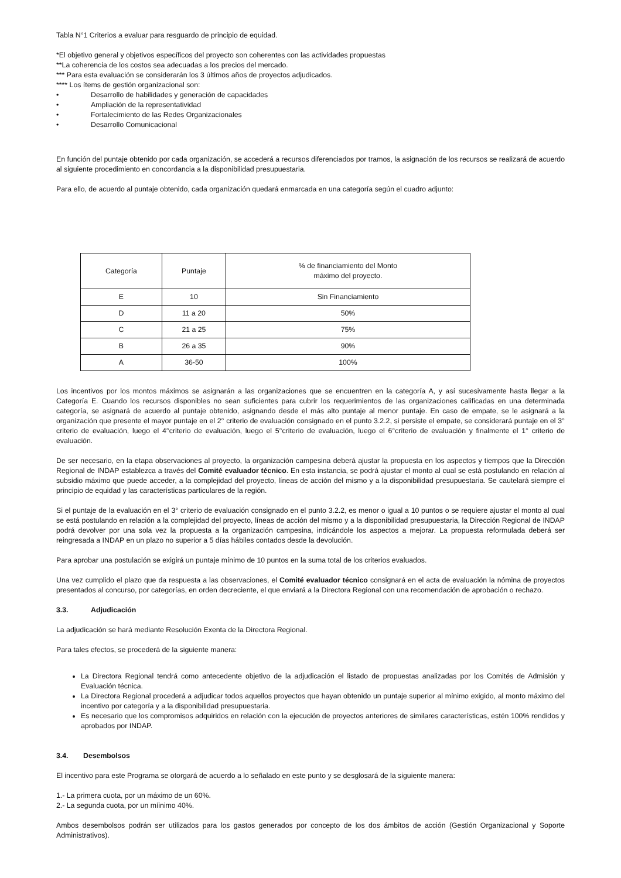Tabla N°1 Criterios a evaluar para resguardo de principio de equidad.
*El objetivo general y objetivos específicos del proyecto son coherentes con las actividades propuestas
**La coherencia de los costos sea adecuadas a los precios del mercado.
*** Para esta evaluación se considerarán los 3 últimos años de proyectos adjudicados.
**** Los ítems de gestión organizacional son:
• Desarrollo de habilidades y generación de capacidades
• Ampliación de la representatividad
• Fortalecimiento de las Redes Organizacionales
• Desarrollo Comunicacional
En función del puntaje obtenido por cada organización, se accederá a recursos diferenciados por tramos, la asignación de los recursos se realizará de acuerdo al siguiente procedimiento en concordancia a la disponibilidad presupuestaria.
Para ello, de acuerdo al puntaje obtenido, cada organización quedará enmarcada en una categoría según el cuadro adjunto:
| Categoría | Puntaje | % de financiamiento del Monto máximo del proyecto. |
| E | 10 | Sin Financiamiento |
| D | 11 a 20 | 50% |
| C | 21 a 25 | 75% |
| B | 26 a 35 | 90% |
| A | 36-50 | 100% |
Los incentivos por los montos máximos se asignarán a las organizaciones que se encuentren en la categoría A, y así sucesivamente hasta llegar a la Categoría E. Cuando los recursos disponibles no sean suficientes para cubrir los requerimientos de las organizaciones calificadas en una determinada categoría, se asignará de acuerdo al puntaje obtenido, asignando desde el más alto puntaje al menor puntaje. En caso de empate, se le asignará a la organización que presente el mayor puntaje en el 2° criterio de evaluación consignado en el punto 3.2.2, si persiste el empate, se considerará puntaje en el 3° criterio de evaluación, luego el 4°criterio de evaluación, luego el 5°criterio de evaluación, luego el 6°criterio de evaluación y finalmente el 1° criterio de evaluación.
De ser necesario, en la etapa observaciones al proyecto, la organización campesina deberá ajustar la propuesta en los aspectos y tiempos que la Dirección Regional de INDAP establezca a través del Comité evaluador técnico. En esta instancia, se podrá ajustar el monto al cual se está postulando en relación al subsidio máximo que puede acceder, a la complejidad del proyecto, líneas de acción del mismo y a la disponibilidad presupuestaria. Se cautelará siempre el principio de equidad y las características particulares de la región.
Si el puntaje de la evaluación en el 3° criterio de evaluación consignado en el punto 3.2.2, es menor o igual a 10 puntos o se requiere ajustar el monto al cual se está postulando en relación a la complejidad del proyecto, líneas de acción del mismo y a la disponibilidad presupuestaria, la Dirección Regional de INDAP podrá devolver por una sola vez la propuesta a la organización campesina, indicándole los aspectos a mejorar. La propuesta reformulada deberá ser reingresada a INDAP en un plazo no superior a 5 días hábiles contados desde la devolución.
Para aprobar una postulación se exigirá un puntaje mínimo de 10 puntos en la suma total de los criterios evaluados.
Una vez cumplido el plazo que da respuesta a las observaciones, el Comité evaluador técnico consignará en el acta de evaluación la nómina de proyectos presentados al concurso, por categorías, en orden decreciente, el que enviará a la Directora Regional con una recomendación de aprobación o rechazo.
3.3. Adjudicación
La adjudicación se hará mediante Resolución Exenta de la Directora Regional.
Para tales efectos, se procederá de la siguiente manera:
La Directora Regional tendrá como antecedente objetivo de la adjudicación el listado de propuestas analizadas por los Comités de Admisión y Evaluación técnica.
La Directora Regional procederá a adjudicar todos aquellos proyectos que hayan obtenido un puntaje superior al mínimo exigido, al monto máximo del incentivo por categoría y a la disponibilidad presupuestaria.
Es necesario que los compromisos adquiridos en relación con la ejecución de proyectos anteriores de similares características, estén 100% rendidos y aprobados por INDAP.
3.4. Desembolsos
El incentivo para este Programa se otorgará de acuerdo a lo señalado en este punto y se desglosará de la siguiente manera:
1.- La primera cuota, por un máximo de un 60%.
2.- La segunda cuota, por un míinimo 40%.
Ambos desembolsos podrán ser utilizados para los gastos generados por concepto de los dos ámbitos de acción (Gestión Organizacional y Soporte Administrativos).